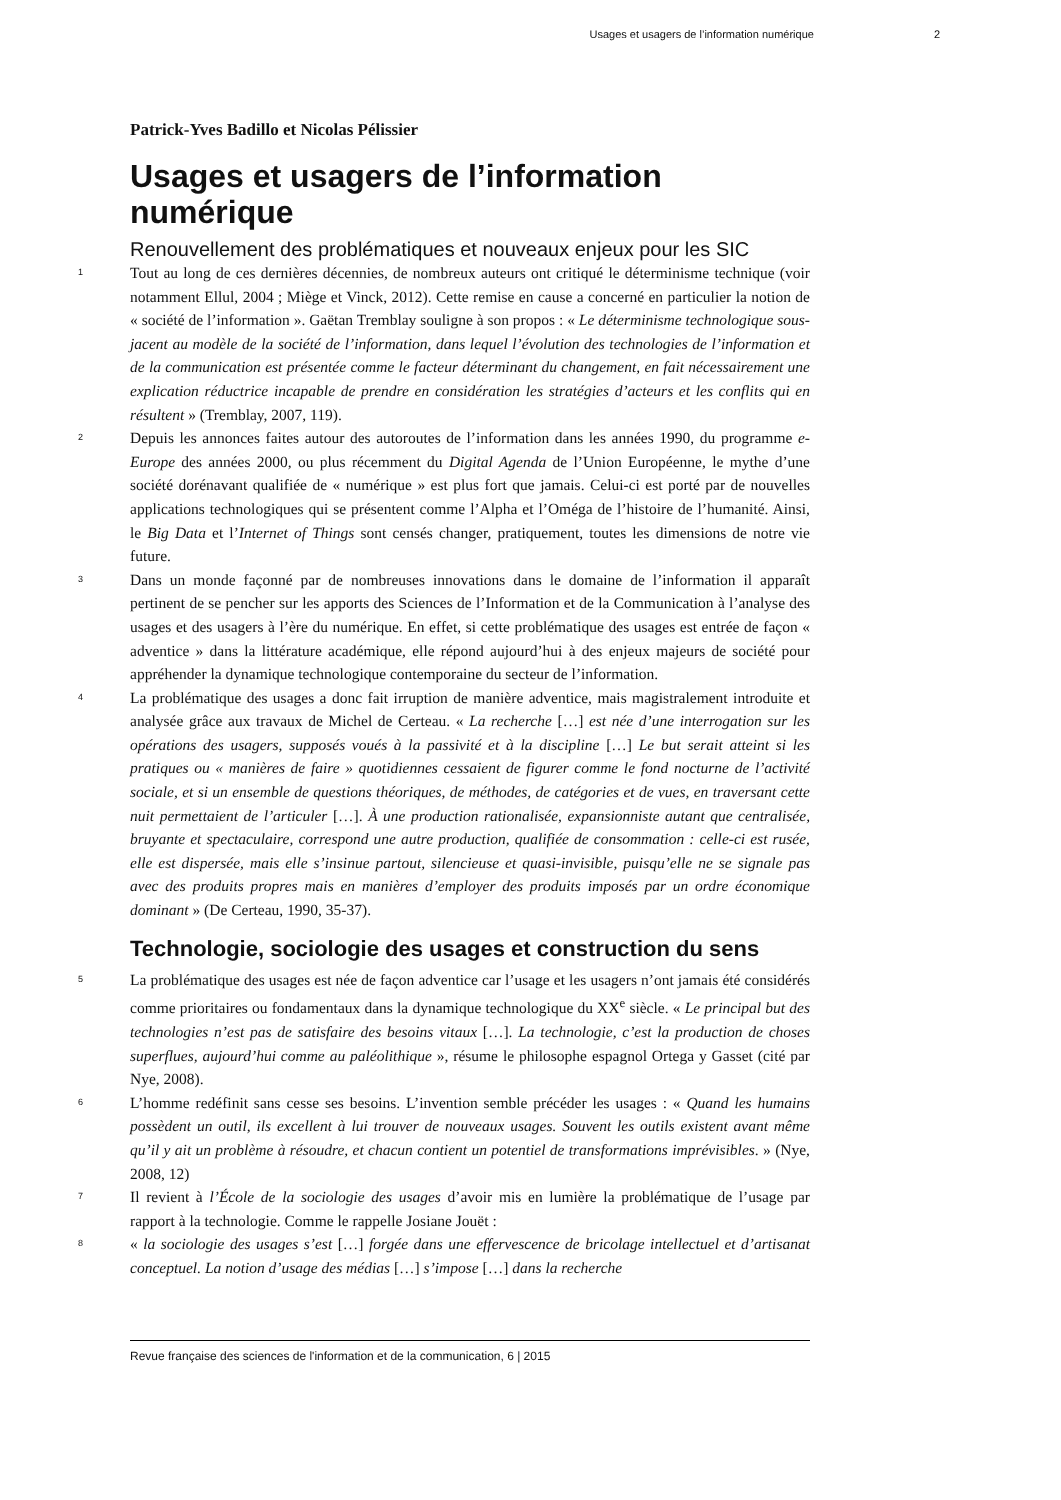Usages et usagers de l’information numérique 2
Patrick-Yves Badillo et Nicolas Pélissier
Usages et usagers de l’information numérique
Renouvellement des problématiques et nouveaux enjeux pour les SIC
1
Tout au long de ces dernières décennies, de nombreux auteurs ont critiqué le déterminisme technique (voir notamment Ellul, 2004 ; Miège et Vinck, 2012). Cette remise en cause a concerné en particulier la notion de « société de l’information ». Gaëtan Tremblay souligne à son propos : « Le déterminisme technologique sous-jacent au modèle de la société de l’information, dans lequel l’évolution des technologies de l’information et de la communication est présentée comme le facteur déterminant du changement, en fait nécessairement une explication réductrice incapable de prendre en considération les stratégies d’acteurs et les conflits qui en résultent » (Tremblay, 2007, 119).
2
Depuis les annonces faites autour des autoroutes de l’information dans les années 1990, du programme e-Europe des années 2000, ou plus récemment du Digital Agenda de l’Union Européenne, le mythe d’une société dorénavant qualifiée de « numérique » est plus fort que jamais. Celui-ci est porté par de nouvelles applications technologiques qui se présentent comme l’Alpha et l’Oméga de l’histoire de l’humanité. Ainsi, le Big Data et l’Internet of Things sont censés changer, pratiquement, toutes les dimensions de notre vie future.
3
Dans un monde façonné par de nombreuses innovations dans le domaine de l’information il apparaît pertinent de se pencher sur les apports des Sciences de l’Information et de la Communication à l’analyse des usages et des usagers à l’ère du numérique. En effet, si cette problématique des usages est entrée de façon « adventice » dans la littérature académique, elle répond aujourd’hui à des enjeux majeurs de société pour appréhender la dynamique technologique contemporaine du secteur de l’information.
4
La problématique des usages a donc fait irruption de manière adventice, mais magistralement introduite et analysée grâce aux travaux de Michel de Certeau. « La recherche […] est née d’une interrogation sur les opérations des usagers, supposés voués à la passivité et à la discipline […] Le but serait atteint si les pratiques ou « manières de faire » quotidiennes cessaient de figurer comme le fond nocturne de l’activité sociale, et si un ensemble de questions théoriques, de méthodes, de catégories et de vues, en traversant cette nuit permettaient de l’articuler […]. À une production rationalisée, expansionniste autant que centralisée, bruyante et spectaculaire, correspond une autre production, qualifiée de consommation : celle-ci est rusée, elle est dispersée, mais elle s’insinue partout, silencieuse et quasi-invisible, puisqu’elle ne se signale pas avec des produits propres mais en manières d’employer des produits imposés par un ordre économique dominant » (De Certeau, 1990, 35-37).
Technologie, sociologie des usages et construction du sens
5
La problématique des usages est née de façon adventice car l’usage et les usagers n’ont jamais été considérés comme prioritaires ou fondamentaux dans la dynamique technologique du XX<sup>e</sup> siècle. « Le principal but des technologies n’est pas de satisfaire des besoins vitaux […]. La technologie, c’est la production de choses superflues, aujourd’hui comme au paléolithique », résume le philosophe espagnol Ortega y Gasset (cité par Nye, 2008).
6
L’homme redéfinit sans cesse ses besoins. L’invention semble précéder les usages : « Quand les humains possèdent un outil, ils excellent à lui trouver de nouveaux usages. Souvent les outils existent avant même qu’il y ait un problème à résoudre, et chacun contient un potentiel de transformations imprévisibles. » (Nye, 2008, 12)
7
Il revient à l’École de la sociologie des usages d’avoir mis en lumière la problématique de l’usage par rapport à la technologie. Comme le rappelle Josiane Jouët :
8
« la sociologie des usages s’est […] forgée dans une effervescence de bricolage intellectuel et d’artisanat conceptuel. La notion d’usage des médias […] s’impose […] dans la recherche
Revue française des sciences de l'information et de la communication, 6 | 2015